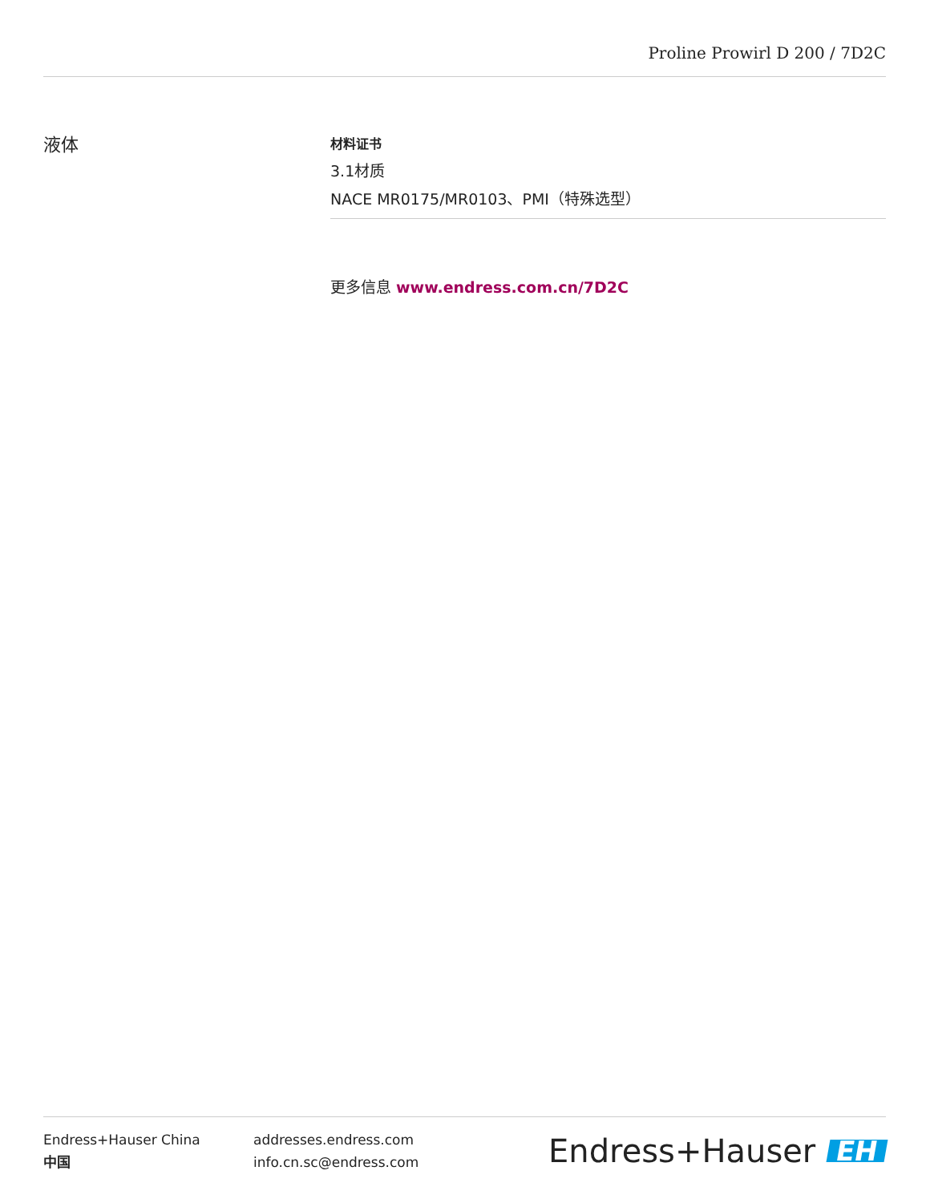Proline Prowirl D 200 / 7D2C
液体
材料证书
3.1材质
NACE MR0175/MR0103、PMI（特殊选型）
更多信息 www.endress.com.cn/7D2C
Endress+Hauser China
中国
addresses.endress.com
info.cn.sc@endress.com
Endress+Hauser EH